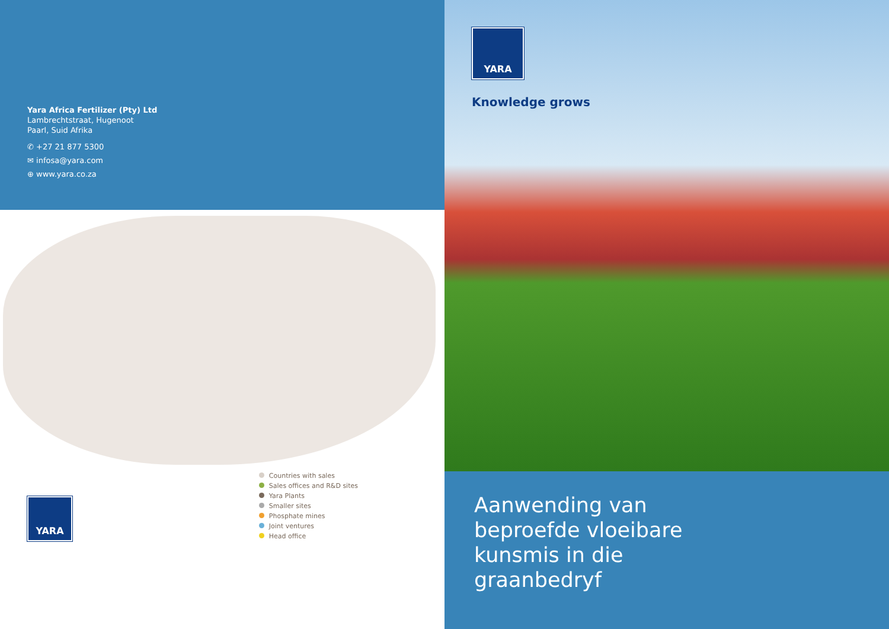Yara Africa Fertilizer (Pty) Ltd
Lambrechtstraat, Hugenoot
Paarl, Suid Afrika
✆ +27 21 877 5300
✉ infosa@yara.com
⊕ www.yara.co.za
YARA
Countries with sales
Sales offices and R&D sites
Yara Plants
Smaller sites
Phosphate mines
Joint ventures
Head office
YARA
Knowledge grows
Aanwending van
beproefde vloeibare
kunsmis in die
graanbedryf